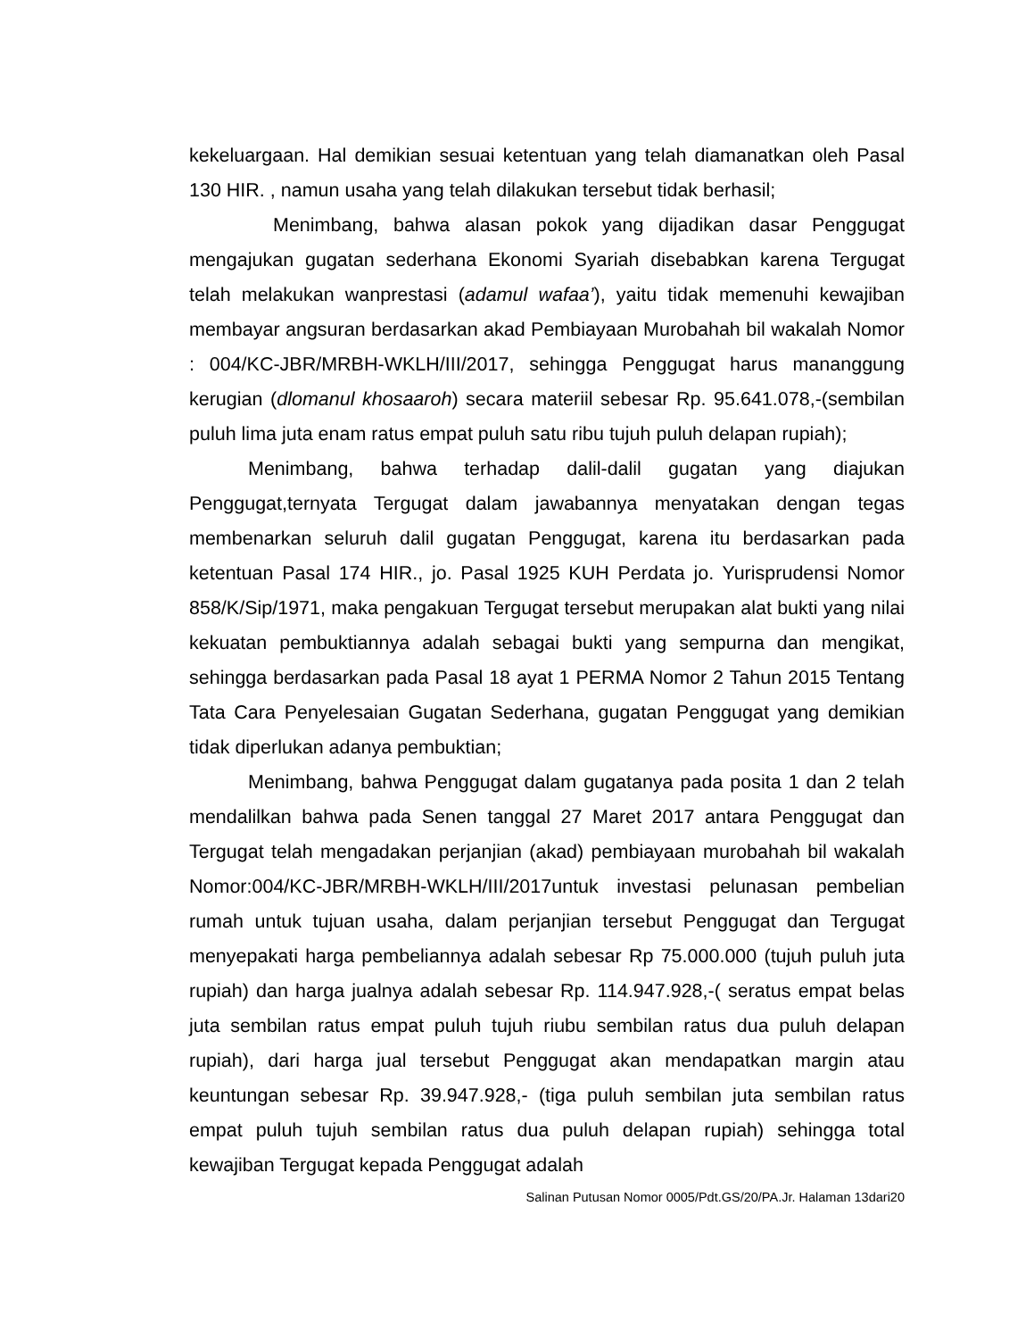kekeluargaan. Hal demikian sesuai ketentuan yang telah diamanatkan oleh Pasal 130 HIR. , namun usaha yang telah dilakukan tersebut tidak berhasil;
Menimbang, bahwa alasan pokok yang dijadikan dasar Penggugat mengajukan gugatan sederhana Ekonomi Syariah disebabkan karena Tergugat telah melakukan wanprestasi (adamul wafaa’), yaitu tidak memenuhi kewajiban membayar angsuran berdasarkan akad Pembiayaan Murobahah bil wakalah Nomor : 004/KC-JBR/MRBH-WKLH/III/2017, sehingga Penggugat harus mananggung kerugian (dlomanul khosaaroh) secara materiil sebesar Rp. 95.641.078,-(sembilan puluh lima juta enam ratus empat puluh satu ribu tujuh puluh delapan rupiah);
Menimbang, bahwa terhadap dalil-dalil gugatan yang diajukan Penggugat,ternyata Tergugat dalam jawabannya menyatakan dengan tegas membenarkan seluruh dalil gugatan Penggugat, karena itu berdasarkan pada ketentuan Pasal 174 HIR., jo. Pasal 1925 KUH Perdata jo. Yurisprudensi Nomor 858/K/Sip/1971, maka pengakuan Tergugat tersebut merupakan alat bukti yang nilai kekuatan pembuktiannya adalah sebagai bukti yang sempurna dan mengikat, sehingga berdasarkan pada Pasal 18 ayat 1 PERMA Nomor 2 Tahun 2015 Tentang Tata Cara Penyelesaian Gugatan Sederhana, gugatan Penggugat yang demikian tidak diperlukan adanya pembuktian;
Menimbang, bahwa Penggugat dalam gugatanya pada posita 1 dan 2 telah mendalilkan bahwa pada Senen tanggal 27 Maret 2017 antara Penggugat dan Tergugat telah mengadakan perjanjian (akad) pembiayaan murobahah bil wakalah Nomor:004/KC-JBR/MRBH-WKLH/III/2017untuk investasi pelunasan pembelian rumah untuk tujuan usaha, dalam perjanjian tersebut Penggugat dan Tergugat menyepakati harga pembeliannya adalah sebesar Rp 75.000.000 (tujuh puluh juta rupiah) dan harga jualnya adalah sebesar Rp. 114.947.928,-( seratus empat belas juta sembilan ratus empat puluh tujuh riubu sembilan ratus dua puluh delapan rupiah), dari harga jual tersebut Penggugat akan mendapatkan margin atau keuntungan sebesar Rp. 39.947.928,- (tiga puluh sembilan juta sembilan ratus empat puluh tujuh sembilan ratus dua puluh delapan rupiah) sehingga total kewajiban Tergugat kepada Penggugat adalah
Salinan Putusan Nomor 0005/Pdt.GS/20/PA.Jr. Halaman 13dari20